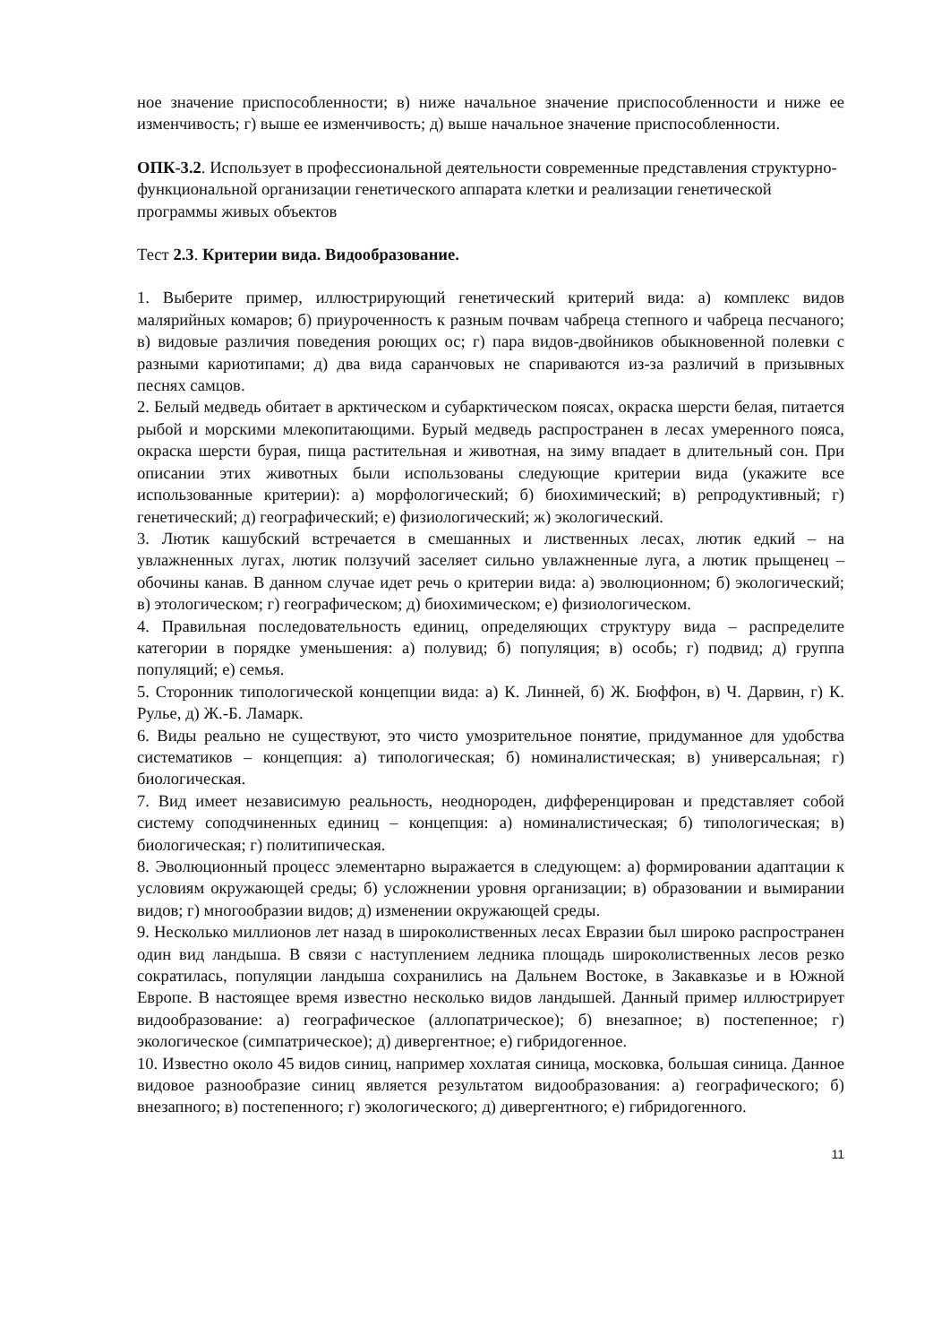ное значение приспособленности; в) ниже начальное значение приспособленности и ниже ее изменчивость; г) выше ее изменчивость; д) выше начальное значение приспособленности.
ОПК-3.2. Использует в профессиональной деятельности современные представления структурно-функциональной организации генетического аппарата клетки и реализации генетической программы живых объектов
Тест 2.3. Критерии вида. Видообразование.
1. Выберите пример, иллюстрирующий генетический критерий вида: а) комплекс видов малярийных комаров; б) приуроченность к разным почвам чабреца степного и чабреца песчаного; в) видовые различия поведения роющих ос; г) пара видов-двойников обыкновенной полевки с разными кариотипами; д) два вида саранчовых не спариваются из-за различий в призывных песнях самцов.
2. Белый медведь обитает в арктическом и субарктическом поясах, окраска шерсти белая, питается рыбой и морскими млекопитающими. Бурый медведь распространен в лесах умеренного пояса, окраска шерсти бурая, пища растительная и животная, на зиму впадает в длительный сон. При описании этих животных были использованы следующие критерии вида (укажите все использованные критерии): а) морфологический; б) биохимический; в) репродуктивный; г) генетический; д) географический; е) физиологический; ж) экологический.
3. Лютик кашубский встречается в смешанных и лиственных лесах, лютик едкий – на увлажненных лугах, лютик ползучий заселяет сильно увлажненные луга, а лютик прыщенец – обочины канав. В данном случае идет речь о критерии вида: а) эволюционном; б) экологический; в) этологическом; г) географическом; д) биохимическом; е) физиологическом.
4. Правильная последовательность единиц, определяющих структуру вида – распределите категории в порядке уменьшения: а) полувид; б) популяция; в) особь; г) подвид; д) группа популяций; е) семья.
5. Сторонник типологической концепции вида: а) К. Линней, б) Ж. Бюффон, в) Ч. Дарвин, г) К. Рулье, д) Ж.-Б. Ламарк.
6. Виды реально не существуют, это чисто умозрительное понятие, придуманное для удобства систематиков – концепция: а) типологическая; б) номиналистическая; в) универсальная; г) биологическая.
7. Вид имеет независимую реальность, неоднороден, дифференцирован и представляет собой систему соподчиненных единиц – концепция: а) номиналистическая; б) типологическая; в) биологическая; г) политипическая.
8. Эволюционный процесс элементарно выражается в следующем: а) формировании адаптации к условиям окружающей среды; б) усложнении уровня организации; в) образовании и вымирании видов; г) многообразии видов; д) изменении окружающей среды.
9. Несколько миллионов лет назад в широколиственных лесах Евразии был широко распространен один вид ландыша. В связи с наступлением ледника площадь широколиственных лесов резко сократилась, популяции ландыша сохранились на Дальнем Востоке, в Закавказье и в Южной Европе. В настоящее время известно несколько видов ландышей. Данный пример иллюстрирует видообразование: а) географическое (аллопатрическое); б) внезапное; в) постепенное; г) экологическое (симпатрическое); д) дивергентное; е) гибридогенное.
10. Известно около 45 видов синиц, например хохлатая синица, московка, большая синица. Данное видовое разнообразие синиц является результатом видообразования: а) географического; б) внезапного; в) постепенного; г) экологического; д) дивергентного; е) гибридогенного.
11